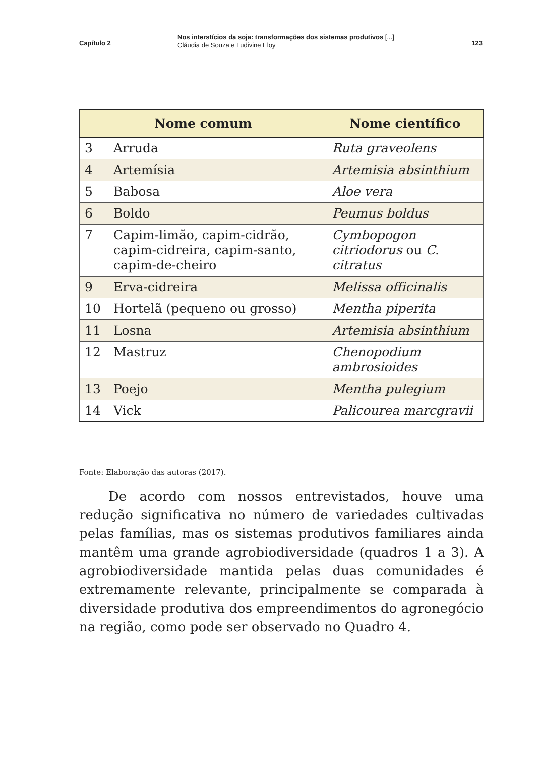Capítulo 2
Nos interstícios da soja: transformações dos sistemas produtivos [...]
Cláudia de Souza e Ludivine Eloy
123
| Nome comum | | Nome científico |
| --- | --- | --- |
| 3 | Arruda | Ruta graveolens |
| 4 | Artemísia | Artemisia absinthium |
| 5 | Babosa | Aloe vera |
| 6 | Boldo | Peumus boldus |
| 7 | Capim-limão, capim-cidrão, capim-cidreira, capim-santo, capim-de-cheiro | Cymbopogon citriodorus ou C. citratus |
| 9 | Erva-cidreira | Melissa officinalis |
| 10 | Hortelã (pequeno ou grosso) | Mentha piperita |
| 11 | Losna | Artemisia absinthium |
| 12 | Mastruz | Chenopodium ambrosioides |
| 13 | Poejo | Mentha pulegium |
| 14 | Vick | Palicourea marcgravii |
Fonte: Elaboração das autoras (2017).
De acordo com nossos entrevistados, houve uma redução significativa no número de variedades cultivadas pelas famílias, mas os sistemas produtivos familiares ainda mantêm uma grande agrobiodiversidade (quadros 1 a 3). A agrobiodiversidade mantida pelas duas comunidades é extremamente relevante, principalmente se comparada à diversidade produtiva dos empreendimentos do agronegócio na região, como pode ser observado no Quadro 4.